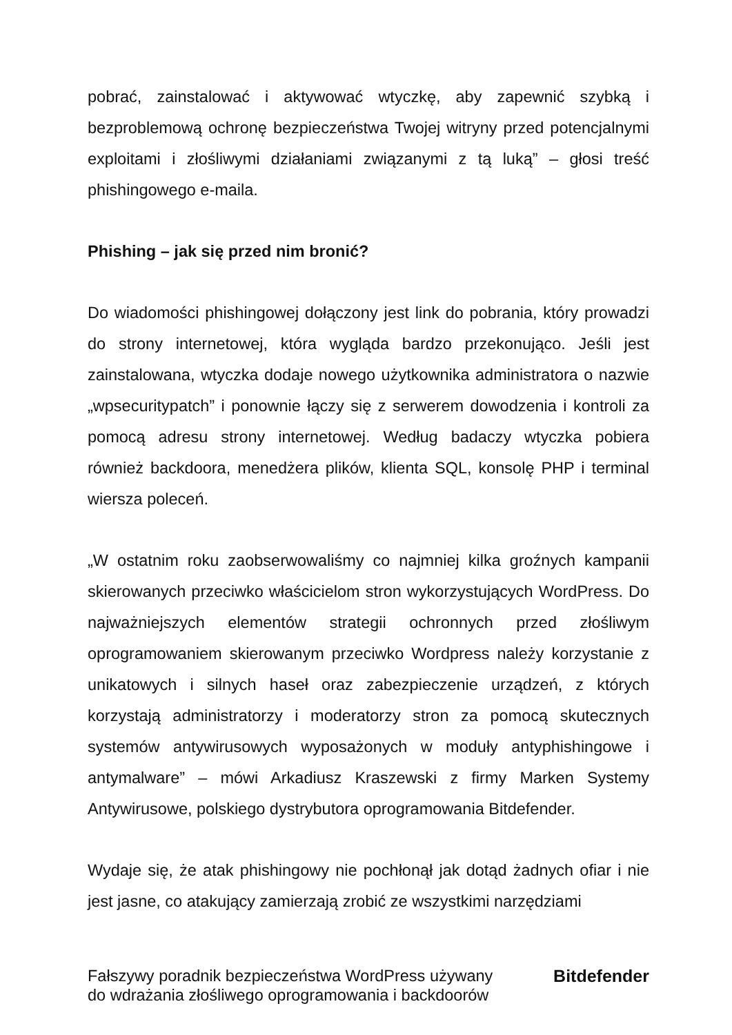pobrać, zainstalować i aktywować wtyczkę, aby zapewnić szybką i bezproblemową ochronę bezpieczeństwa Twojej witryny przed potencjalnymi exploitami i złośliwymi działaniami związanymi z tą luką” – głosi treść phishingowego e-maila.
Phishing – jak się przed nim bronić?
Do wiadomości phishingowej dołączony jest link do pobrania, który prowadzi do strony internetowej, która wygląda bardzo przekonująco. Jeśli jest zainstalowana, wtyczka dodaje nowego użytkownika administratora o nazwie „wpsecuritypatch” i ponownie łączy się z serwerem dowodzenia i kontroli za pomocą adresu strony internetowej. Według badaczy wtyczka pobiera również backdoora, menedżera plików, klienta SQL, konsolę PHP i terminal wiersza poleceń.
„W ostatnim roku zaobserwowaliśmy co najmniej kilka groźnych kampanii skierowanych przeciwko właścicielom stron wykorzystujących WordPress. Do najważniejszych elementów strategii ochronnych przed złośliwym oprogramowaniem skierowanym przeciwko Wordpress należy korzystanie z unikatowych i silnych haseł oraz zabezpieczenie urządzeń, z których korzystają administratorzy i moderatorzy stron za pomocą skutecznych systemów antywirusowych wyposażonych w moduły antyphishingowe i antymalware” – mówi Arkadiusz Kraszewski z firmy Marken Systemy Antywirusowe, polskiego dystrybutora oprogramowania Bitdefender.
Wydaje się, że atak phishingowy nie pochłonął jak dotąd żadnych ofiar i nie jest jasne, co atakujący zamierzają zrobić ze wszystkimi narzędziami
Fałszywy poradnik bezpieczeństwa WordPress używany
do wdrażania złośliwego oprogramowania i backdoorów
Bitdefender